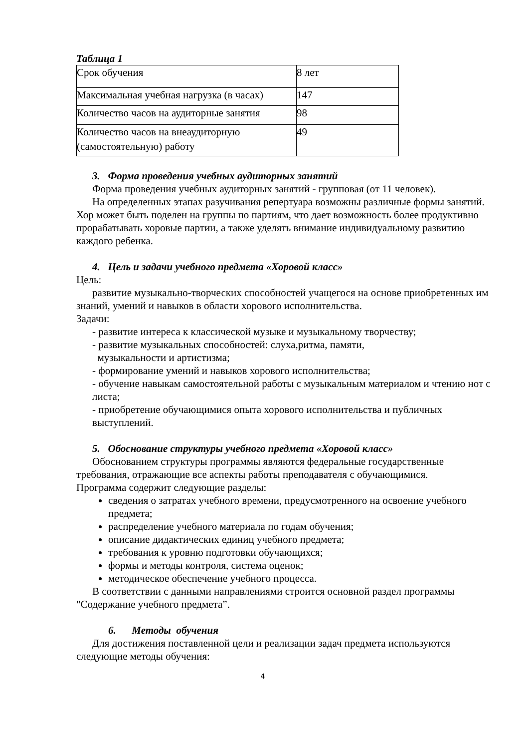Таблица 1
| Срок обучения | 8 лет |
| Максимальная учебная нагрузка (в часах) | 147 |
| Количество часов на аудиторные занятия | 98 |
| Количество часов на внеаудиторную (самостоятельную) работу | 49 |
3. Форма проведения учебных аудиторных занятий
Форма проведения учебных аудиторных занятий - групповая (от 11 человек).
На определенных этапах разучивания репертуара возможны различные формы занятий. Хор может быть поделен на группы по партиям, что дает возможность более продуктивно прорабатывать хоровые партии, а также уделять внимание индивидуальному развитию каждого ребенка.
4. Цель и задачи учебного предмета «Хоровой класс»
Цель:
развитие музыкально-творческих способностей учащегося на основе приобретенных им знаний, умений и навыков в области хорового исполнительства.
Задачи:
- развитие интереса к классической музыке и музыкальному творчеству;
- развитие музыкальных способностей: слуха,ритма, памяти,
музыкальности и артистизма;
- формирование умений и навыков хорового исполнительства;
- обучение навыкам самостоятельной работы с музыкальным материалом и чтению нот с листа;
- приобретение обучающимися опыта хорового исполнительства и публичных выступлений.
5. Обоснование структуры учебного предмета «Хоровой класс»
Обоснованием структуры программы являются федеральные государственные требования, отражающие все аспекты работы преподавателя с обучающимися.
Программа содержит следующие разделы:
сведения о затратах учебного времени, предусмотренного на освоение учебного предмета;
распределение учебного материала по годам обучения;
описание дидактических единиц учебного предмета;
требования к уровню подготовки обучающихся;
формы и методы контроля, система оценок;
методическое обеспечение учебного процесса.
В соответствии с данными направлениями строится основной раздел программы "Содержание учебного предмета”.
6. Методы обучения
Для достижения поставленной цели и реализации задач предмета используются следующие методы обучения:
4